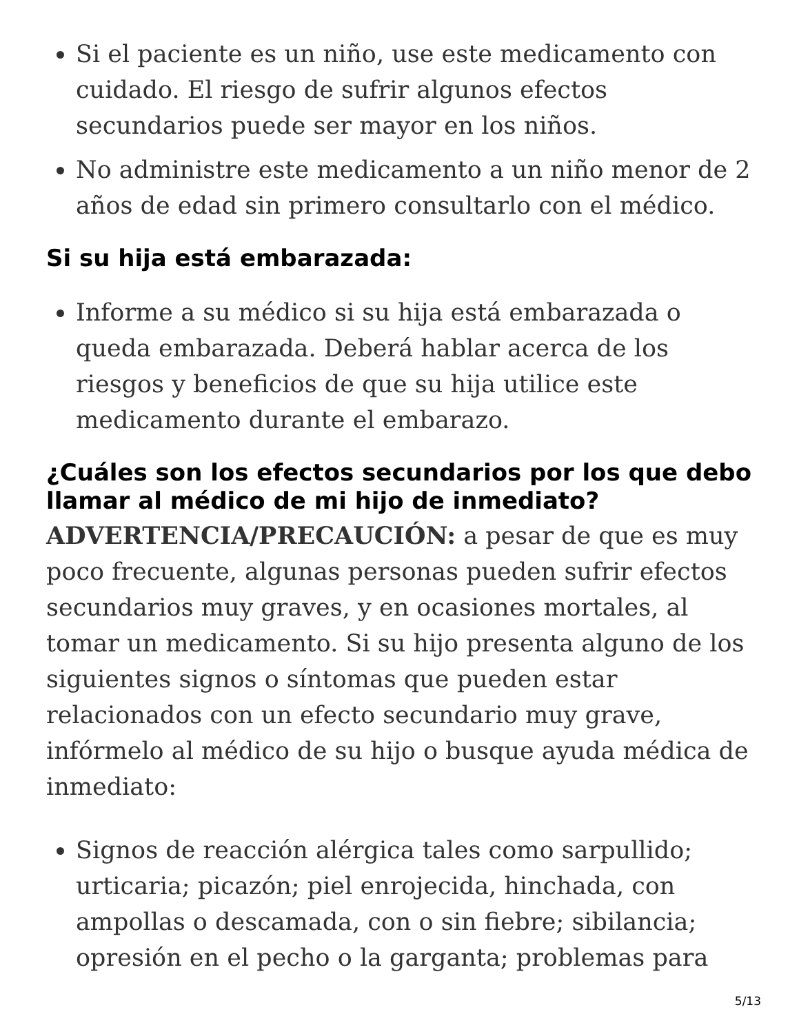Si el paciente es un niño, use este medicamento con cuidado. El riesgo de sufrir algunos efectos secundarios puede ser mayor en los niños.
No administre este medicamento a un niño menor de 2 años de edad sin primero consultarlo con el médico.
Si su hija está embarazada:
Informe a su médico si su hija está embarazada o queda embarazada. Deberá hablar acerca de los riesgos y beneficios de que su hija utilice este medicamento durante el embarazo.
¿Cuáles son los efectos secundarios por los que debo llamar al médico de mi hijo de inmediato?
ADVERTENCIA/PRECAUCIÓN: a pesar de que es muy poco frecuente, algunas personas pueden sufrir efectos secundarios muy graves, y en ocasiones mortales, al tomar un medicamento. Si su hijo presenta alguno de los siguientes signos o síntomas que pueden estar relacionados con un efecto secundario muy grave, infórmelo al médico de su hijo o busque ayuda médica de inmediato:
Signos de reacción alérgica tales como sarpullido; urticaria; picazón; piel enrojecida, hinchada, con ampollas o descamada, con o sin fiebre; sibilancia; opresión en el pecho o la garganta; problemas para
5/13